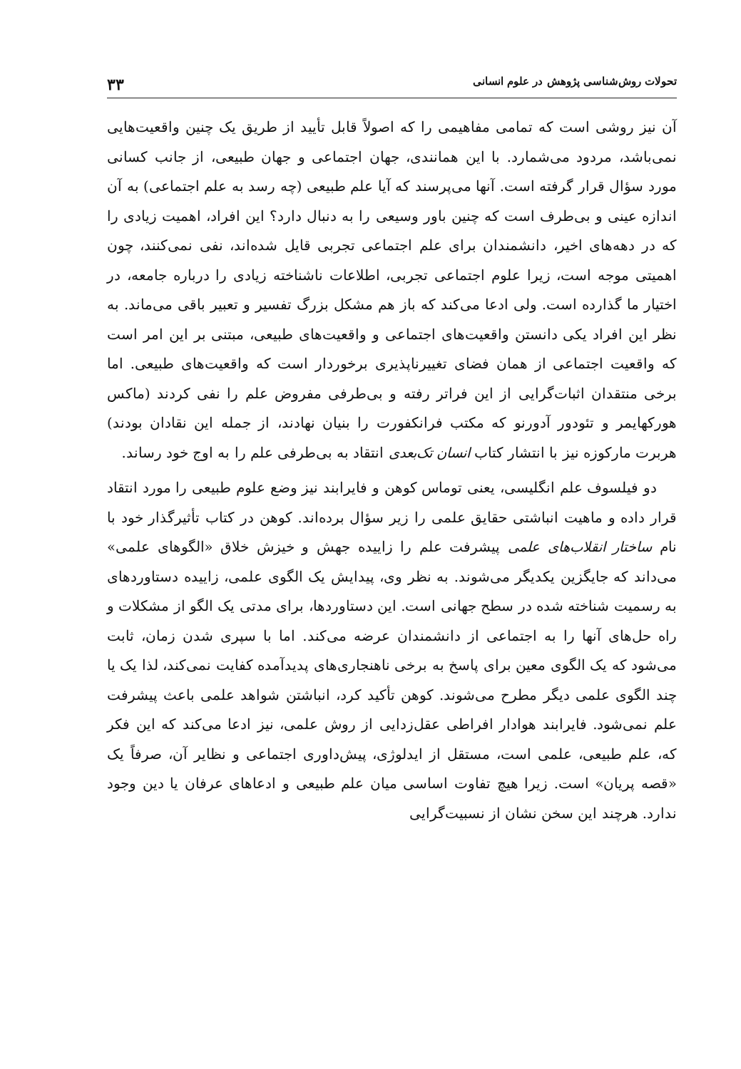تحولات روش‌شناسی پژوهش در علوم انسانی ۳۳
آن نیز روشی است که تمامی مفاهیمی را که اصولاً قابل تأیید از طریق یک چنین واقعیت‌هایی نمی‌باشد، مردود می‌شمارد. با این همانندی، جهان اجتماعی و جهان طبیعی، از جانب کسانی مورد سؤال قرار گرفته است. آنها می‌پرسند که آیا علم طبیعی (چه رسد به علم اجتماعی) به آن اندازه عینی و بی‌طرف است که چنین باور وسیعی را به دنبال دارد؟ این افراد، اهمیت زیادی را که در دهه‌های اخیر، دانشمندان برای علم اجتماعی تجربی قایل شده‌اند، نفی نمی‌کنند، چون اهمیتی موجه است، زیرا علوم اجتماعی تجربی، اطلاعات ناشناخته زیادی را درباره جامعه، در اختیار ما گذارده است. ولی ادعا می‌کند که باز هم مشکل بزرگ تفسیر و تعبیر باقی می‌ماند. به نظر این افراد یکی دانستن واقعیت‌های اجتماعی و واقعیت‌های طبیعی، مبتنی بر این امر است که واقعیت اجتماعی از همان فضای تغییرناپذیری برخوردار است که واقعیت‌های طبیعی. اما برخی منتقدان اثبات‌گرایی از این فراتر رفته و بی‌طرفی مفروض علم را نفی کردند (ماکس هورکهایمر و تئودور آدورنو که مکتب فرانکفورت را بنیان نهادند، از جمله این نقادان بودند) هربرت مارکوزه نیز با انتشار کتاب انسان تک‌بعدی انتقاد به بی‌طرفی علم را به اوج خود رساند.
دو فیلسوف علم انگلیسی، یعنی توماس کوهن و فایرابند نیز وضع علوم طبیعی را مورد انتقاد قرار داده و ماهیت انباشتی حقایق علمی را زیر سؤال برده‌اند. کوهن در کتاب تأثیرگذار خود با نام ساختار انقلاب‌های علمی پیشرفت علم را زاییده جهش و خیزش خلاق «الگوهای علمی» می‌داند که جایگزین یکدیگر می‌شوند. به نظر وی، پیدایش یک الگوی علمی، زاییده دستاوردهای به رسمیت شناخته شده در سطح جهانی است. این دستاوردها، برای مدتی یک الگو از مشکلات و راه حل‌های آنها را به اجتماعی از دانشمندان عرضه می‌کند. اما با سپری شدن زمان، ثابت می‌شود که یک الگوی معین برای پاسخ به برخی ناهنجاری‌های پدیدآمده کفایت نمی‌کند، لذا یک یا چند الگوی علمی دیگر مطرح می‌شوند. کوهن تأکید کرد، انباشتن شواهد علمی باعث پیشرفت علم نمی‌شود. فایرابند هوادار افراطی عقل‌زدایی از روش علمی، نیز ادعا می‌کند که این فکر که، علم طبیعی، علمی است، مستقل از ایدلوژی، پیش‌داوری اجتماعی و نظایر آن، صرفاً یک «قصه پریان» است. زیرا هیچ تفاوت اساسی میان علم طبیعی و ادعاهای عرفان یا دین وجود ندارد. هرچند این سخن نشان از نسبیت‌گرایی